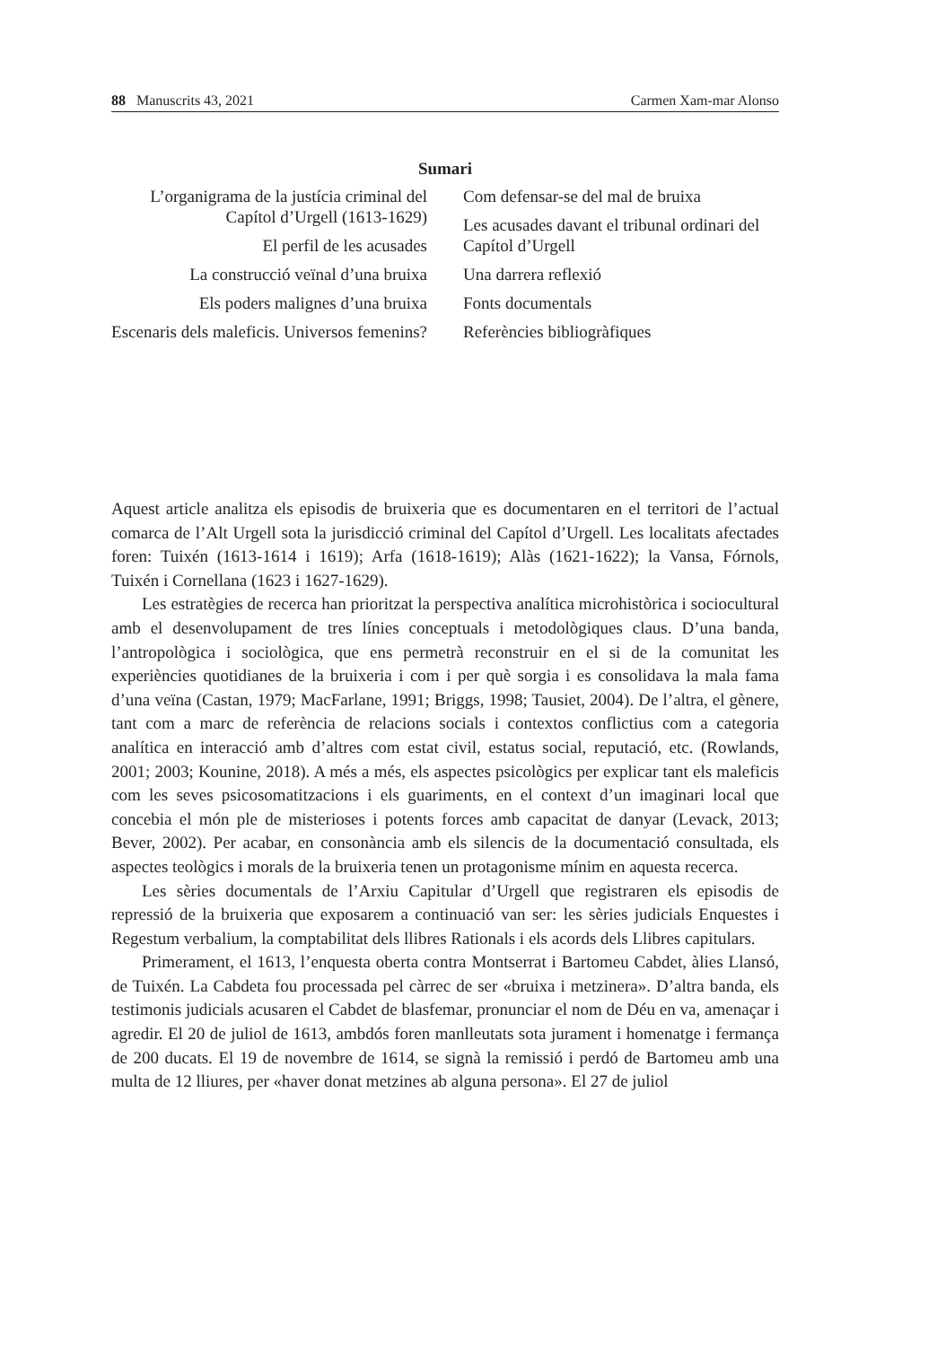88 Manuscrits 43, 2021 Carmen Xam-mar Alonso
Sumari
L’organigrama de la justícia criminal del Capítol d’Urgell (1613-1629)
El perfil de les acusades
La construcció veïnal d’una bruixa
Els poders malignes d’una bruixa
Escenaris dels maleficis. Universos femenins?
Com defensar-se del mal de bruixa
Les acusades davant el tribunal ordinari del Capítol d’Urgell
Una darrera reflexió
Fonts documentals
Referències bibliogràfiques
Aquest article analitza els episodis de bruixeria que es documentaren en el territori de l’actual comarca de l’Alt Urgell sota la jurisdicció criminal del Capítol d’Urgell. Les localitats afectades foren: Tuixén (1613-1614 i 1619); Arfa (1618-1619); Alàs (1621-1622); la Vansa, Fórnols, Tuixén i Cornellana (1623 i 1627-1629).
Les estratègies de recerca han prioritzat la perspectiva analítica microhistòrica i sociocultural amb el desenvolupament de tres línies conceptuals i metodològiques claus. D’una banda, l’antropològica i sociològica, que ens permetrà reconstruir en el si de la comunitat les experiències quotidianes de la bruixeria i com i per què sorgia i es consolidava la mala fama d’una veïna (Castan, 1979; MacFarlane, 1991; Briggs, 1998; Tausiet, 2004). De l’altra, el gènere, tant com a marc de referència de relacions socials i contextos conflictius com a categoria analítica en interacció amb d’altres com estat civil, estatus social, reputació, etc. (Rowlands, 2001; 2003; Kounine, 2018). A més a més, els aspectes psicològics per explicar tant els maleficis com les seves psicosomatitzacions i els guariments, en el context d’un imaginari local que concebia el món ple de misterioses i potents forces amb capacitat de danyar (Levack, 2013; Bever, 2002). Per acabar, en consonància amb els silencis de la documentació consultada, els aspectes teològics i morals de la bruixeria tenen un protagonisme mínim en aquesta recerca.
Les sèries documentals de l’Arxiu Capitular d’Urgell que registraren els episodis de repressió de la bruixeria que exposarem a continuació van ser: les sèries judicials Enquestes i Regestum verbalium, la comptabilitat dels llibres Rationals i els acords dels Llibres capitulars.
Primerament, el 1613, l’enquesta oberta contra Montserrat i Bartomeu Cabdet, àlies Llansó, de Tuixén. La Cabdeta fou processada pel càrrec de ser «bruixa i metzinera». D’altra banda, els testimonis judicials acusaren el Cabdet de blasfemar, pronunciar el nom de Déu en va, amenaçar i agredir. El 20 de juliol de 1613, ambdós foren manlleutats sota jurament i homenatge i fermança de 200 ducats. El 19 de novembre de 1614, se signà la remissió i perdó de Bartomeu amb una multa de 12 lliures, per «haver donat metzines ab alguna persona». El 27 de juliol